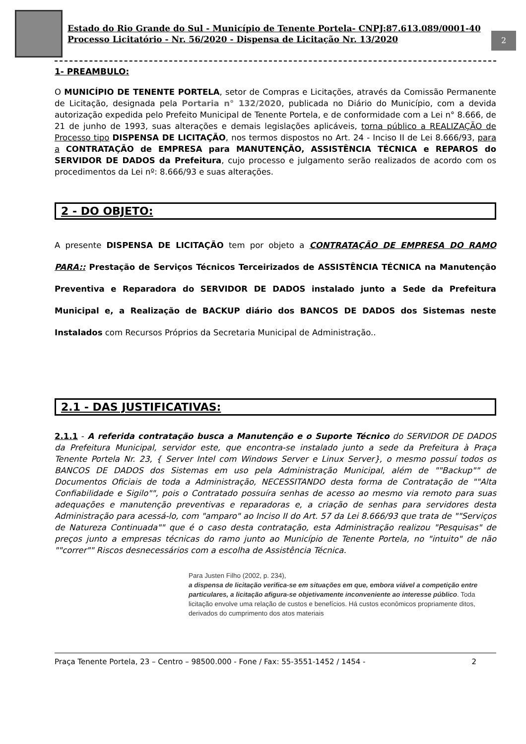Estado do Rio Grande do Sul - Município de Tenente Portela- CNPJ:87.613.089/0001-40
Processo Licitatório - Nr. 56/2020 - Dispensa de Licitação Nr. 13/2020
2
1- PREAMBULO:
O MUNICÍPIO DE TENENTE PORTELA, setor de Compras e Licitações, através da Comissão Permanente de Licitação, designada pela Portaria n° 132/2020, publicada no Diário do Município, com a devida autorização expedida pelo Prefeito Municipal de Tenente Portela, e de conformidade com a Lei n° 8.666, de 21 de junho de 1993, suas alterações e demais legislações aplicáveis, torna público a REALIZAÇÃO de Processo tipo DISPENSA DE LICITAÇÃO, nos termos dispostos no Art. 24 - Inciso II de Lei 8.666/93, para a CONTRATAÇÃO de EMPRESA para MANUTENÇÃO, ASSISTÊNCIA TÉCNICA e REPAROS do SERVIDOR DE DADOS da Prefeitura, cujo processo e julgamento serão realizados de acordo com os procedimentos da Lei nº: 8.666/93 e suas alterações.
2 - DO OBJETO:
A presente DISPENSA DE LICITAÇÃO tem por objeto a CONTRATAÇÃO DE EMPRESA DO RAMO PARA:: Prestação de Serviços Técnicos Terceirizados de ASSISTÊNCIA TÉCNICA na Manutenção Preventiva e Reparadora do SERVIDOR DE DADOS instalado junto a Sede da Prefeitura Municipal e, a Realização de BACKUP diário dos BANCOS DE DADOS dos Sistemas neste Instalados com Recursos Próprios da Secretaria Municipal de Administração..
2.1 - DAS JUSTIFICATIVAS:
2.1.1 - A referida contratação busca a Manutenção e o Suporte Técnico do SERVIDOR DE DADOS da Prefeitura Municipal, servidor este, que encontra-se instalado junto a sede da Prefeitura à Praça Tenente Portela Nr. 23, { Server Intel com Windows Server e Linux Server}, o mesmo possuí todos os BANCOS DE DADOS dos Sistemas em uso pela Administração Municipal, além de ""Backup"" de Documentos Oficiais de toda a Administração, NECESSITANDO desta forma de Contratação de ""Alta Confiabilidade e Sigilo"", pois o Contratado possuíra senhas de acesso ao mesmo via remoto para suas adequações e manutenção preventivas e reparadoras e, a criação de senhas para servidores desta Administração para acessá-lo, com "amparo" ao Inciso II do Art. 57 da Lei 8.666/93 que trata de ""Serviços de Natureza Continuada"" que é o caso desta contratação, esta Administração realizou "Pesquisas" de preços junto a empresas técnicas do ramo junto ao Município de Tenente Portela, no "intuito" de não ""correr"" Riscos desnecessários com a escolha de Assistência Técnica.
Para Justen Filho (2002, p. 234),
a dispensa de licitação verifica-se em situações em que, embora viável a competição entre particulares, a licitação afigura-se objetivamente inconveniente ao interesse público. Toda licitação envolve uma relação de custos e benefícios. Há custos econômicos propriamente ditos, derivados do cumprimento dos atos materiais
Praça Tenente Portela, 23 – Centro – 98500.000 - Fone / Fax: 55-3551-1452 / 1454 - 2